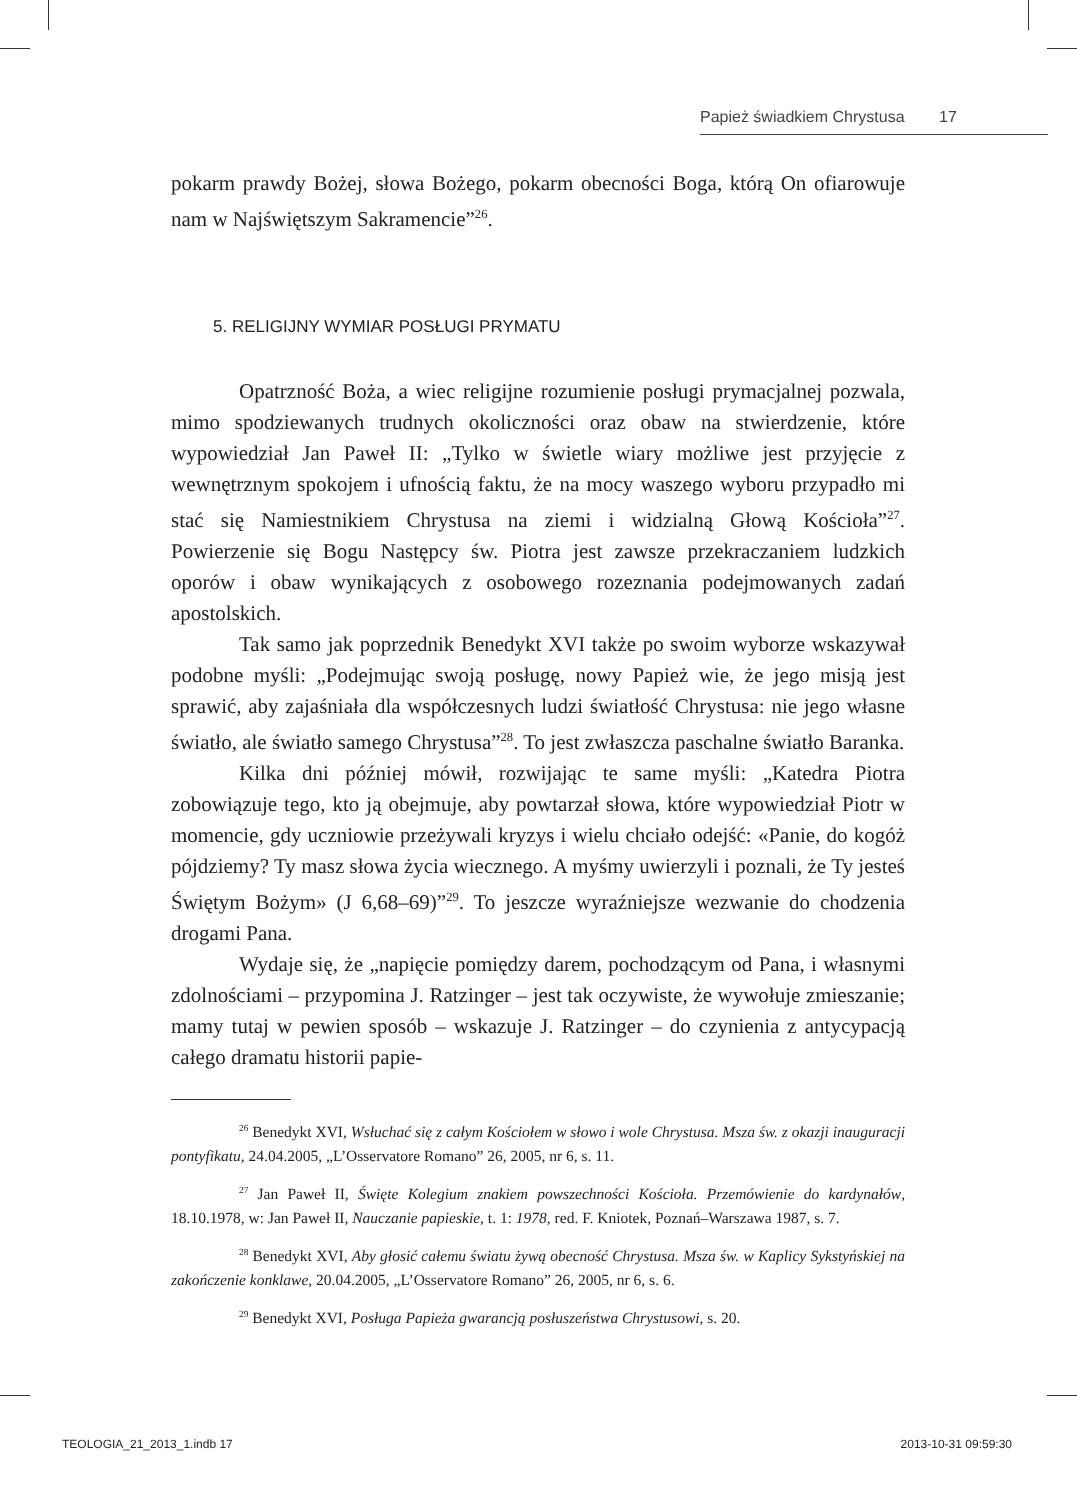Papież świadkiem Chrystusa 17
pokarm prawdy Bożej, słowa Bożego, pokarm obecności Boga, którą On ofiarowuje nam w Najświętszym Sakramencie”<sup>26</sup>.
5. RELIGIJNY WYMIAR POSŁUGI PRYMATU
Opatrzność Boża, a wiec religijne rozumienie posługi prymacjalnej pozwala, mimo spodziewanych trudnych okoliczności oraz obaw na stwierdzenie, które wypowiedział Jan Paweł II: „Tylko w świetle wiary możliwe jest przyjęcie z wewnętrznym spokojem i ufnością faktu, że na mocy waszego wyboru przypadło mi stać się Namiestnikiem Chrystusa na ziemi i widzialną Głową Kościoła”<sup>27</sup>. Powierzenie się Bogu Następcy św. Piotra jest zawsze przekraczaniem ludzkich oporów i obaw wynikających z osobowego rozeznania podejmowanych zadań apostolskich.
Tak samo jak poprzednik Benedykt XVI także po swoim wyborze wskazywał podobne myśli: „Podejmując swoją posługę, nowy Papież wie, że jego misją jest sprawić, aby zajaśniała dla współczesnych ludzi światłość Chrystusa: nie jego własne światło, ale światło samego Chrystusa”<sup>28</sup>. To jest zwłaszcza paschalne światło Baranka.
Kilka dni później mówił, rozwijając te same myśli: „Katedra Piotra zobowiązuje tego, kto ją obejmuje, aby powtarzał słowa, które wypowiedział Piotr w momencie, gdy uczniowie przeżywali kryzys i wielu chciało odejść: «Panie, do kogóż pójdziemy? Ty masz słowa życia wiecznego. A myśmy uwierzyli i poznali, że Ty jesteś Świętym Bożym» (J 6,68–69)”<sup>29</sup>. To jeszcze wyraźniejsze wezwanie do chodzenia drogami Pana.
Wydaje się, że „napięcie pomiędzy darem, pochodzącym od Pana, i własnymi zdolnościami – przypomina J. Ratzinger – jest tak oczywiste, że wywołuje zmieszanie; mamy tutaj w pewien sposób – wskazuje J. Ratzinger – do czynienia z antycypacją całego dramatu historii papie-
<sup>26</sup> Benedykt XVI, Wsłuchać się z całym Kościołem w słowo i wole Chrystusa. Msza św. z okazji inauguracji pontyfikatu, 24.04.2005, „L’Osservatore Romano” 26, 2005, nr 6, s. 11.
<sup>27</sup> Jan Paweł II, Święte Kolegium znakiem powszechności Kościoła. Przemówienie do kardynałów, 18.10.1978, w: Jan Paweł II, Nauczanie papieskie, t. 1: 1978, red. F. Kniotek, Poznań–Warszawa 1987, s. 7.
<sup>28</sup> Benedykt XVI, Aby głosić całemu światu żywą obecność Chrystusa. Msza św. w Kaplicy Sykstyńskiej na zakończenie konklawe, 20.04.2005, „L’Osservatore Romano” 26, 2005, nr 6, s. 6.
<sup>29</sup> Benedykt XVI, Posługa Papieża gwarancją posłuszeństwa Chrystusowi, s. 20.
TEOLOGIA_21_2013_1.indb 17 2013-10-31 09:59:30